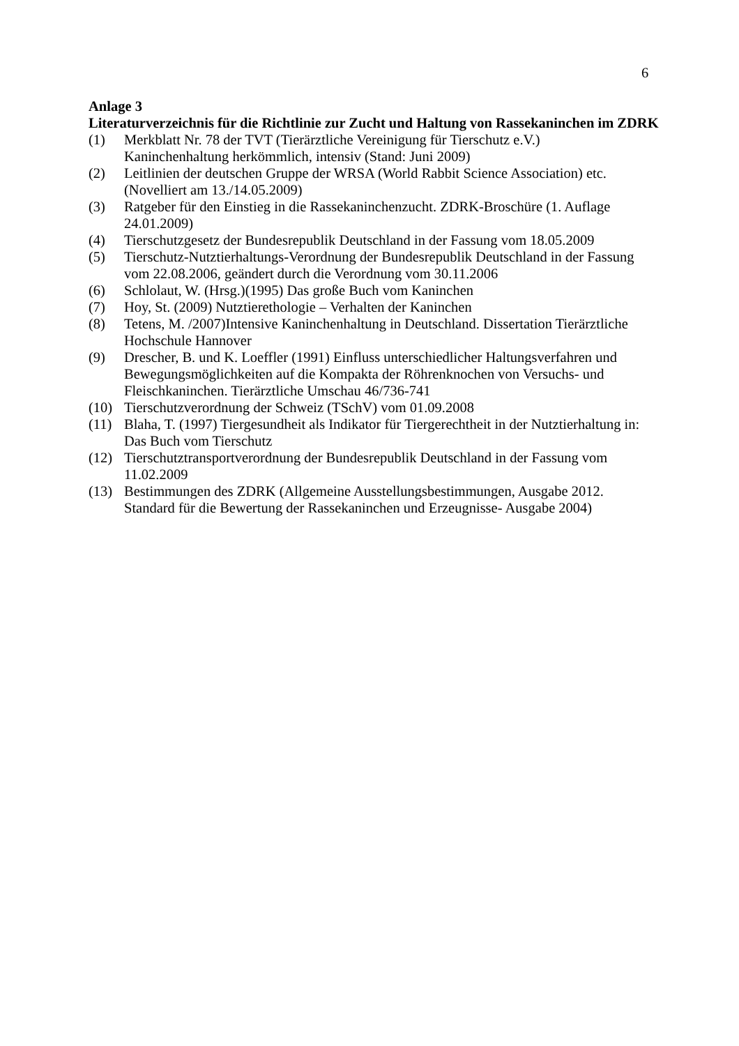6
Anlage 3
Literaturverzeichnis für die Richtlinie zur Zucht und Haltung von Rassekaninchen im ZDRK
(1) Merkblatt Nr. 78 der TVT (Tierärztliche Vereinigung für Tierschutz e.V.)
Kaninchenhaltung herkömmlich, intensiv (Stand: Juni 2009)
(2) Leitlinien der deutschen Gruppe der WRSA (World Rabbit Science Association) etc. (Novelliert am 13./14.05.2009)
(3) Ratgeber für den Einstieg in die Rassekaninchenzucht. ZDRK-Broschüre (1. Auflage 24.01.2009)
(4) Tierschutzgesetz der Bundesrepublik Deutschland in der Fassung vom 18.05.2009
(5) Tierschutz-Nutztierhaltungs-Verordnung der Bundesrepublik Deutschland in der Fassung vom 22.08.2006, geändert durch die Verordnung vom 30.11.2006
(6) Schlolaut, W. (Hrsg.)(1995) Das große Buch vom Kaninchen
(7) Hoy, St. (2009) Nutztierethologie – Verhalten der Kaninchen
(8) Tetens, M. /2007)Intensive Kaninchenhaltung in Deutschland. Dissertation Tierärztliche Hochschule Hannover
(9) Drescher, B. und K. Loeffler (1991) Einfluss unterschiedlicher Haltungsverfahren und Bewegungsmöglichkeiten auf die Kompakta der Röhrenknochen von Versuchs- und Fleischkaninchen. Tierärztliche Umschau 46/736-741
(10) Tierschutzverordnung der Schweiz (TSchV) vom 01.09.2008
(11) Blaha, T. (1997) Tiergesundheit als Indikator für Tiergerechtheit in der Nutztierhaltung in: Das Buch vom Tierschutz
(12) Tierschutztransportverordnung der Bundesrepublik Deutschland in der Fassung vom 11.02.2009
(13) Bestimmungen des ZDRK (Allgemeine Ausstellungsbestimmungen, Ausgabe 2012.
Standard für die Bewertung der Rassekaninchen und Erzeugnisse- Ausgabe 2004)